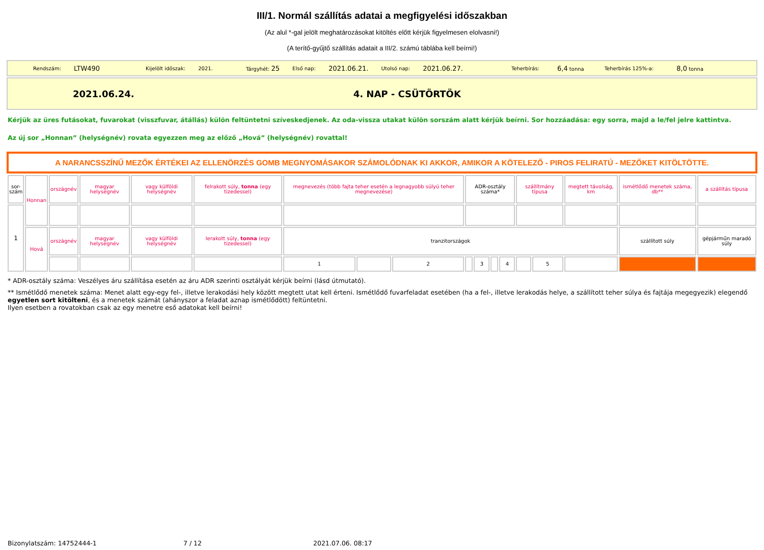III/1. Normál szállítás adatai a megfigyelési időszakban
(Az alul *-gal jelölt meghatározásokat kitöltés előtt kérjük figyelmesen elolvasni!)
(A terítő-gyűjtő szállítás adatait a III/2. számú táblába kell beírni!)
Rendszám: LTW490 Kijelölt időszak: 2021. Tárgyhét: 25 Első nap: 2021.06.21. Utolsó nap: 2021.06.27. Teherbírás: 6,4 tonna Teherbírás 125%-a: 8,0 tonna
2021.06.24. 4. NAP - CSÜTÖRTÖK
Kérjük az üres futásokat, fuvarokat (visszfuvar, átállás) külön feltüntetni szíveskedjenek. Az oda-vissza utakat külön sorszám alatt kérjük beírni. Sor hozzáadása: egy sorra, majd a le/fel jelre kattintva.
Az új sor „Honnan” (helységnév) rovata egyezzen meg az előző „Hová” (helységnév) rovattal!
A NARANCSSZÍNŰ MEZŐK ÉRTÉKEI AZ ELLENÖRZÉS GOMB MEGNYOMÁSAKOR SZÁMOLÓDNAK KI AKKOR, AMIKOR A KÖTELEZŐ - PIROS FELIRATÚ - MEZŐKET KITÖLTÖTTE.
| sor- szám | Honnan | országnév | magyar helységnév | vagy külföldi helységnév | felrakott súly, tonna (egy tizedessel) | megnevezés (több fajta teher esetén a legnagyobb súlyú teher megnevezése) | | | ADR-osztály száma* | | | | szállítmány típusa | | megtett távolság, km | ismétlődő menetek száma, db** | a szállítás típusa |
| 1 | | | | | | | | | | | | | | | | | |
| | Hová | országnév | magyar helységnév | vagy külföldi helységnév | lerakott súly, tonna (egy tizedessel) | tranzitországok | | | | | | | | | | szállított súly | gépjárműn maradó súly |
| | | | | | | 1 | | 2 | | 3 | | 4 | | 5 | | | |
* ADR-osztály száma: Veszélyes áru szállítása esetén az áru ADR szerinti osztályát kérjük beírni (lásd útmutató).
** Ismétlődő menetek száma: Menet alatt egy-egy fel-, illetve lerakodási hely között megtett utat kell érteni. Ismétlődő fuvarfeladat esetében (ha a fel-, illetve lerakodás helye, a szállított teher súlya és fajtája megegyezik) elegendő egyetlen sort kitölteni, és a menetek számát (ahányszor a feladat aznap ismétlődött) feltüntetni.
Ilyen esetben a rovatokban csak az egy menetre eső adatokat kell beírni!
Bizonylatszám: 14752444-1 7 / 12 2021.07.06. 08:17